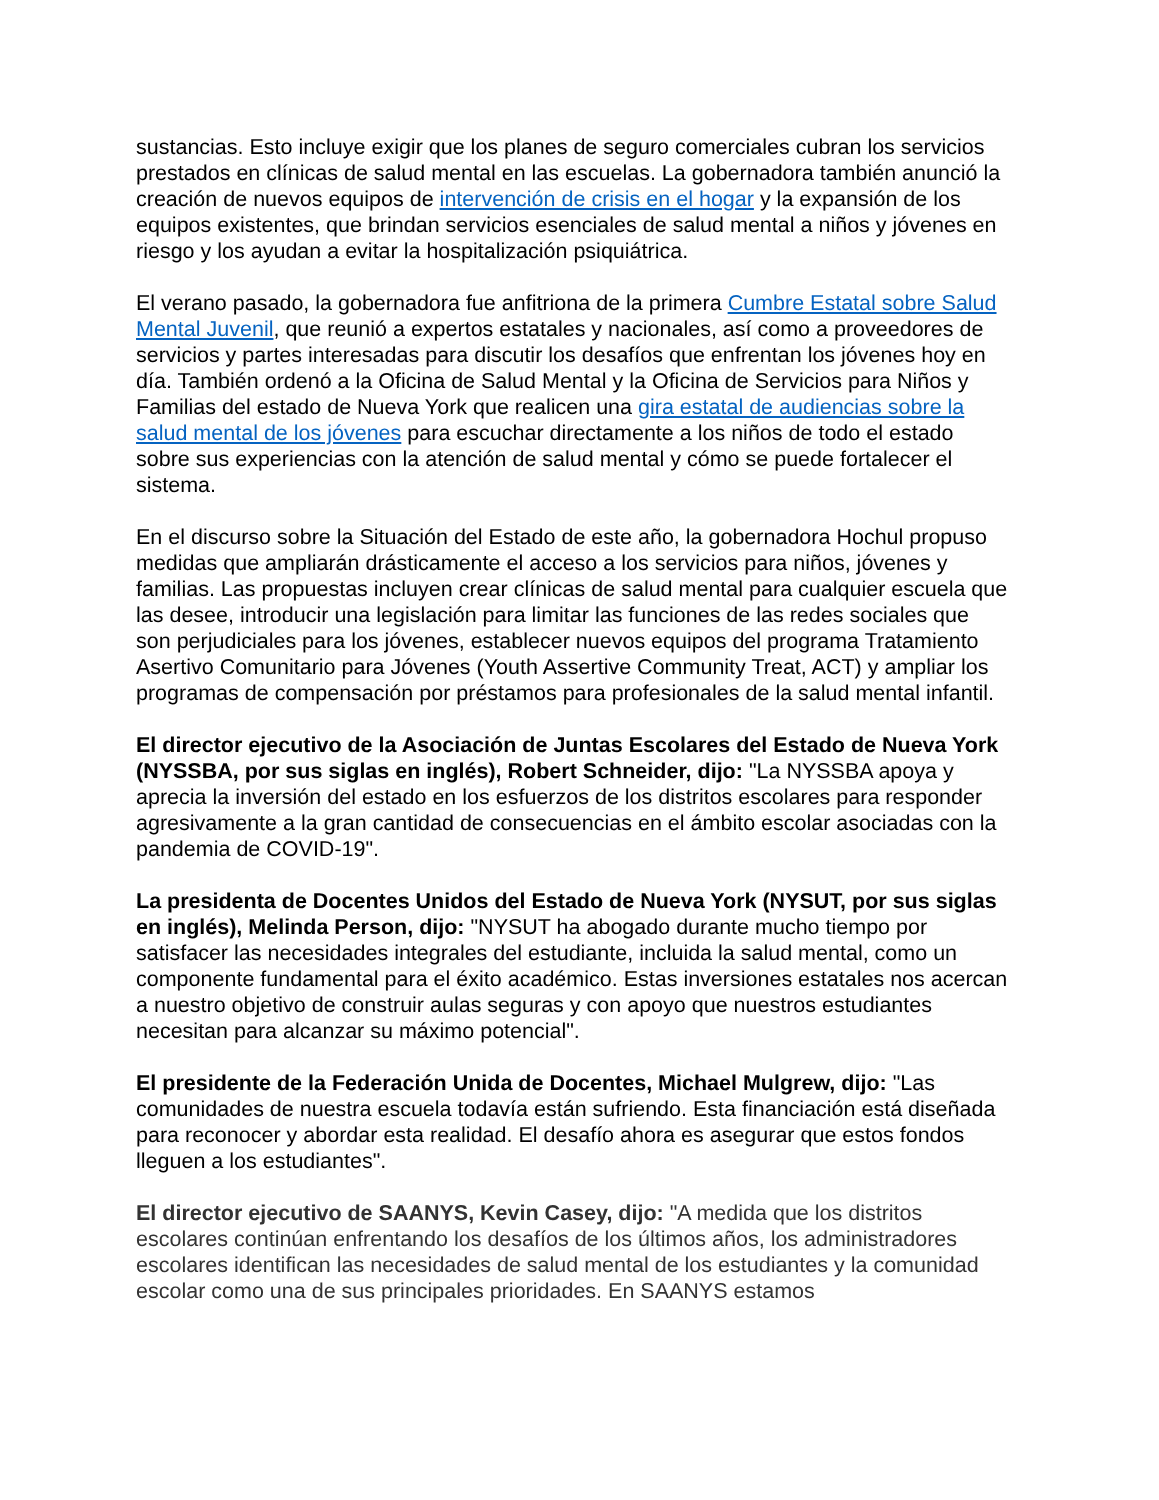sustancias. Esto incluye exigir que los planes de seguro comerciales cubran los servicios prestados en clínicas de salud mental en las escuelas. La gobernadora también anunció la creación de nuevos equipos de intervención de crisis en el hogar y la expansión de los equipos existentes, que brindan servicios esenciales de salud mental a niños y jóvenes en riesgo y los ayudan a evitar la hospitalización psiquiátrica.
El verano pasado, la gobernadora fue anfitriona de la primera Cumbre Estatal sobre Salud Mental Juvenil, que reunió a expertos estatales y nacionales, así como a proveedores de servicios y partes interesadas para discutir los desafíos que enfrentan los jóvenes hoy en día. También ordenó a la Oficina de Salud Mental y la Oficina de Servicios para Niños y Familias del estado de Nueva York que realicen una gira estatal de audiencias sobre la salud mental de los jóvenes para escuchar directamente a los niños de todo el estado sobre sus experiencias con la atención de salud mental y cómo se puede fortalecer el sistema.
En el discurso sobre la Situación del Estado de este año, la gobernadora Hochul propuso medidas que ampliarán drásticamente el acceso a los servicios para niños, jóvenes y familias. Las propuestas incluyen crear clínicas de salud mental para cualquier escuela que las desee, introducir una legislación para limitar las funciones de las redes sociales que son perjudiciales para los jóvenes, establecer nuevos equipos del programa Tratamiento Asertivo Comunitario para Jóvenes (Youth Assertive Community Treat, ACT) y ampliar los programas de compensación por préstamos para profesionales de la salud mental infantil.
El director ejecutivo de la Asociación de Juntas Escolares del Estado de Nueva York (NYSSBA, por sus siglas en inglés), Robert Schneider, dijo: "La NYSSBA apoya y aprecia la inversión del estado en los esfuerzos de los distritos escolares para responder agresivamente a la gran cantidad de consecuencias en el ámbito escolar asociadas con la pandemia de COVID-19".
La presidenta de Docentes Unidos del Estado de Nueva York (NYSUT, por sus siglas en inglés), Melinda Person, dijo: "NYSUT ha abogado durante mucho tiempo por satisfacer las necesidades integrales del estudiante, incluida la salud mental, como un componente fundamental para el éxito académico. Estas inversiones estatales nos acercan a nuestro objetivo de construir aulas seguras y con apoyo que nuestros estudiantes necesitan para alcanzar su máximo potencial".
El presidente de la Federación Unida de Docentes, Michael Mulgrew, dijo: "Las comunidades de nuestra escuela todavía están sufriendo. Esta financiación está diseñada para reconocer y abordar esta realidad. El desafío ahora es asegurar que estos fondos lleguen a los estudiantes".
El director ejecutivo de SAANYS, Kevin Casey, dijo: "A medida que los distritos escolares continúan enfrentando los desafíos de los últimos años, los administradores escolares identifican las necesidades de salud mental de los estudiantes y la comunidad escolar como una de sus principales prioridades. En SAANYS estamos